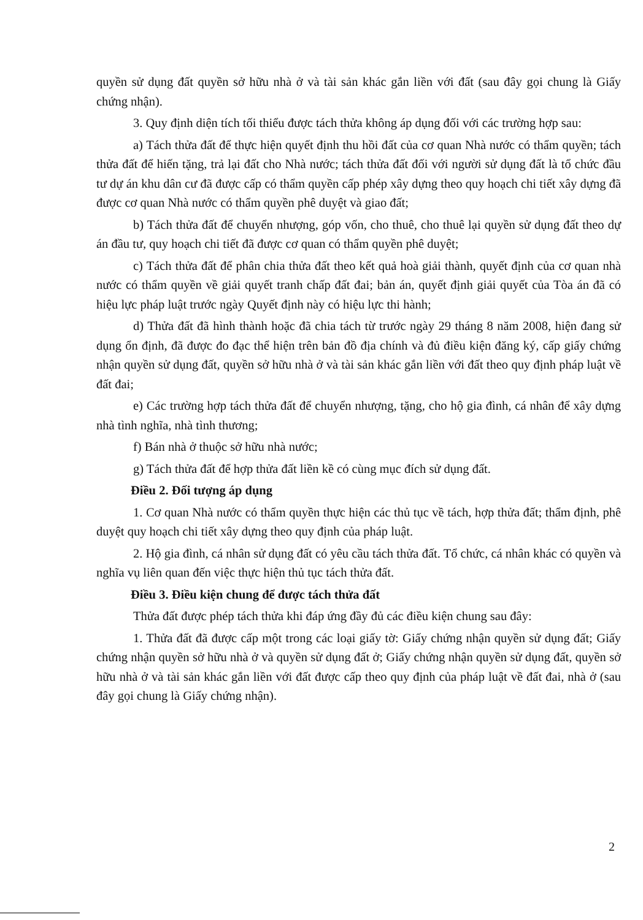quyền sử dụng đất quyền sở hữu nhà ở và tài sản khác gắn liền với đất (sau đây gọi chung là Giấy chứng nhận).
3. Quy định diện tích tối thiểu được tách thửa không áp dụng đối với các trường hợp sau:
a) Tách thửa đất để thực hiện quyết định thu hồi đất của cơ quan Nhà nước có thẩm quyền; tách thửa đất để hiến tặng, trả lại đất cho Nhà nước; tách thửa đất đối với người sử dụng đất là tổ chức đầu tư dự án khu dân cư đã được cấp có thẩm quyền cấp phép xây dựng theo quy hoạch chi tiết xây dựng đã được cơ quan Nhà nước có thẩm quyền phê duyệt và giao đất;
b) Tách thửa đất để chuyển nhượng, góp vốn, cho thuê, cho thuê lại quyền sử dụng đất theo dự án đầu tư, quy hoạch chi tiết đã được cơ quan có thẩm quyền phê duyệt;
c) Tách thửa đất để phân chia thửa đất theo kết quả hoà giải thành, quyết định của cơ quan nhà nước có thẩm quyền về giải quyết tranh chấp đất đai; bản án, quyết định giải quyết của Tòa án đã có hiệu lực pháp luật trước ngày Quyết định này có hiệu lực thi hành;
d) Thửa đất đã hình thành hoặc đã chia tách từ trước ngày 29 tháng 8 năm 2008, hiện đang sử dụng ổn định, đã được đo đạc thể hiện trên bản đồ địa chính và đủ điều kiện đăng ký, cấp giấy chứng nhận quyền sử dụng đất, quyền sở hữu nhà ở và tài sản khác gắn liền với đất theo quy định pháp luật về đất đai;
e) Các trường hợp tách thửa đất để chuyển nhượng, tặng, cho hộ gia đình, cá nhân để xây dựng nhà tình nghĩa, nhà tình thương;
f) Bán nhà ở thuộc sở hữu nhà nước;
g) Tách thửa đất để hợp thửa đất liền kề có cùng mục đích sử dụng đất.
Điều 2. Đối tượng áp dụng
1. Cơ quan Nhà nước có thẩm quyền thực hiện các thủ tục về tách, hợp thửa đất; thẩm định, phê duyệt quy hoạch chi tiết xây dựng theo quy định của pháp luật.
2. Hộ gia đình, cá nhân sử dụng đất có yêu cầu tách thửa đất. Tổ chức, cá nhân khác có quyền và nghĩa vụ liên quan đến việc thực hiện thủ tục tách thửa đất.
Điều 3. Điều kiện chung để được tách thửa đất
Thửa đất được phép tách thửa khi đáp ứng đầy đủ các điều kiện chung sau đây:
1. Thửa đất đã được cấp một trong các loại giấy tờ: Giấy chứng nhận quyền sử dụng đất; Giấy chứng nhận quyền sở hữu nhà ở và quyền sử dụng đất ở; Giấy chứng nhận quyền sử dụng đất, quyền sở hữu nhà ở và tài sản khác gắn liền với đất được cấp theo quy định của pháp luật về đất đai, nhà ở (sau đây gọi chung là Giấy chứng nhận).
2